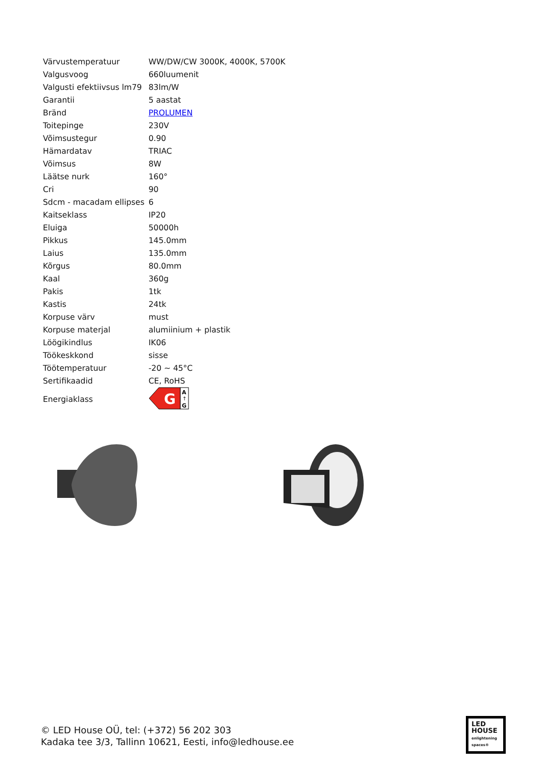| Värvustemperatuur | WW/DW/CW 3000K, 4000K, 5700K |
| Valgusvoog | 660luumenit |
| Valgusti efektiivsus lm79 | 83lm/W |
| Garantii | 5 aastat |
| Bränd | PROLUMEN |
| Toitepinge | 230V |
| Võimsustegur | 0.90 |
| Hämardatav | TRIAC |
| Võimsus | 8W |
| Läätse nurk | 160° |
| Cri | 90 |
| Sdcm - macadam ellipses | 6 |
| Kaitseklass | IP20 |
| Eluiga | 50000h |
| Pikkus | 145.0mm |
| Laius | 135.0mm |
| Kõrgus | 80.0mm |
| Kaal | 360g |
| Pakis | 1tk |
| Kastis | 24tk |
| Korpuse värv | must |
| Korpuse materjal | alumiinium + plastik |
| Löögikindlus | IK06 |
| Töökeskkond | sisse |
| Töötemperatuur | -20 ~ 45°C |
| Sertifikaadid | CE, RoHS |
| Energiaklass | G A ↑ G |
© LED House OÜ, tel: (+372) 56 202 303
Kadaka tee 3/3, Tallinn 10621, Eesti, info@ledhouse.ee
LED
HOUSE
enlightening spaces®